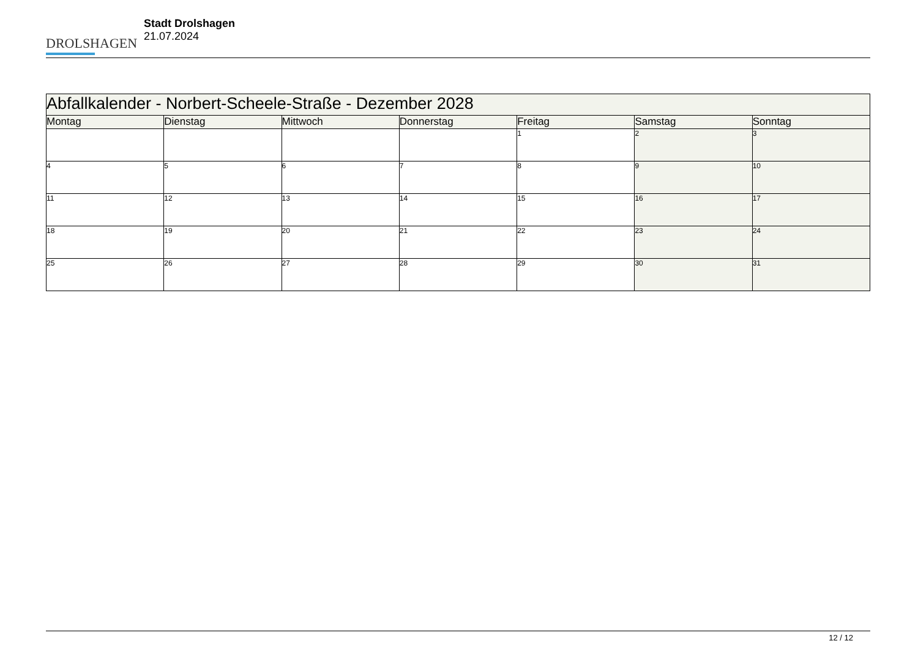DROLSHAGEN
Stadt Drolshagen
21.07.2024
| Abfallkalender - Norbert-Scheele-Straße - Dezember 2028 | | | | | | |
| --- | --- | --- | --- | --- | --- | --- |
| Montag | Dienstag | Mittwoch | Donnerstag | Freitag | Samstag | Sonntag |
| | | | | 1 | 2 | 3 |
| 4 | 5 | 6 | 7 | 8 | 9 | 10 |
| 11 | 12 | 13 | 14 | 15 | 16 | 17 |
| 18 | 19 | 20 | 21 | 22 | 23 | 24 |
| 25 | 26 | 27 | 28 | 29 | 30 | 31 |
12 / 12